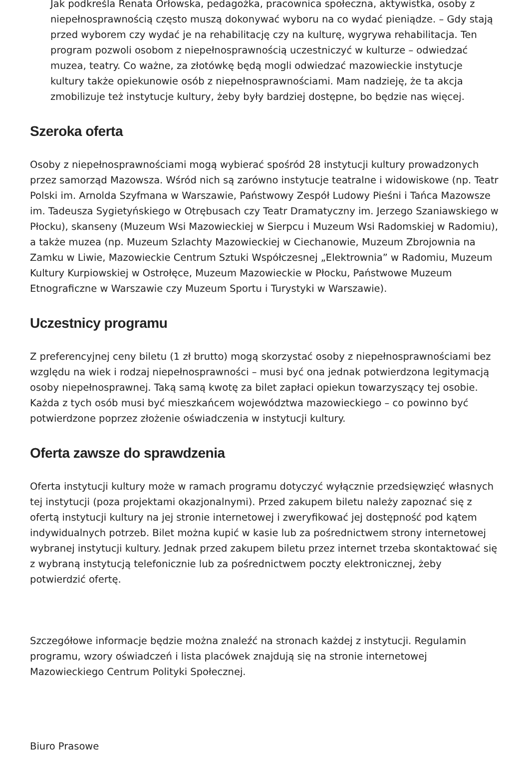Jak podkreśla Renata Orłowska, pedagożka, pracownica społeczna, aktywistka, osoby z niepełnosprawnością często muszą dokonywać wyboru na co wydać pieniądze. – Gdy stają przed wyborem czy wydać je na rehabilitację czy na kulturę, wygrywa rehabilitacja. Ten program pozwoli osobom z niepełnosprawnością uczestniczyć w kulturze – odwiedzać muzea, teatry. Co ważne, za złotówkę będą mogli odwiedzać mazowieckie instytucje kultury także opiekunowie osób z niepełnosprawnościami. Mam nadzieję, że ta akcja zmobilizuje też instytucje kultury, żeby były bardziej dostępne, bo będzie nas więcej.
Szeroka oferta
Osoby z niepełnosprawnościami mogą wybierać spośród 28 instytucji kultury prowadzonych przez samorząd Mazowsza. Wśród nich są zarówno instytucje teatralne i widowiskowe (np. Teatr Polski im. Arnolda Szyfmana w Warszawie, Państwowy Zespół Ludowy Pieśni i Tańca Mazowsze im. Tadeusza Sygietyńskiego w Otrębusach czy Teatr Dramatyczny im. Jerzego Szaniawskiego w Płocku), skanseny (Muzeum Wsi Mazowieckiej w Sierpcu i Muzeum Wsi Radomskiej w Radomiu), a także muzea (np. Muzeum Szlachty Mazowieckiej w Ciechanowie, Muzeum Zbrojownia na Zamku w Liwie, Mazowieckie Centrum Sztuki Współczesnej „Elektrownia” w Radomiu, Muzeum Kultury Kurpiowskiej w Ostrołęce, Muzeum Mazowieckie w Płocku, Państwowe Muzeum Etnograficzne w Warszawie czy Muzeum Sportu i Turystyki w Warszawie).
Uczestnicy programu
Z preferencyjnej ceny biletu (1 zł brutto) mogą skorzystać osoby z niepełnosprawnościami bez względu na wiek i rodzaj niepełnosprawności – musi być ona jednak potwierdzona legitymacją osoby niepełnosprawnej. Taką samą kwotę za bilet zapłaci opiekun towarzyszący tej osobie. Każda z tych osób musi być mieszkańcem województwa mazowieckiego – co powinno być potwierdzone poprzez złożenie oświadczenia w instytucji kultury.
Oferta zawsze do sprawdzenia
Oferta instytucji kultury może w ramach programu dotyczyć wyłącznie przedsięwzięć własnych tej instytucji (poza projektami okazjonalnymi). Przed zakupem biletu należy zapoznać się z ofertą instytucji kultury na jej stronie internetowej i zweryfikować jej dostępność pod kątem indywidualnych potrzeb. Bilet można kupić w kasie lub za pośrednictwem strony internetowej wybranej instytucji kultury. Jednak przed zakupem biletu przez internet trzeba skontaktować się z wybraną instytucją telefonicznie lub za pośrednictwem poczty elektronicznej, żeby potwierdzić ofertę.
Szczegółowe informacje będzie można znaleźć na stronach każdej z instytucji. Regulamin programu, wzory oświadczeń i lista placówek znajdują się na stronie internetowej Mazowieckiego Centrum Polityki Społecznej.
Biuro Prasowe